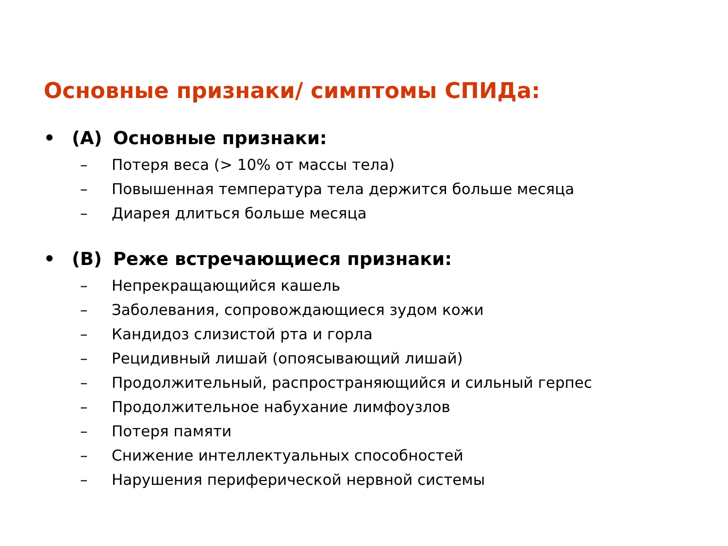Основные признаки/ симптомы СПИДа:
• (A) Основные признаки:
– Потеря веса (> 10% от массы тела)
– Повышенная температура тела держится больше месяца
– Диарея длиться больше месяца
• (B) Реже встречающиеся признаки:
– Непрекращающийся кашель
– Заболевания, сопровождающиеся зудом кожи
– Кандидоз слизистой рта и горла
– Рецидивный лишай (опоясывающий лишай)
– Продолжительный, распространяющийся и сильный герпес
– Продолжительное набухание лимфоузлов
– Потеря памяти
– Снижение интеллектуальных способностей
– Нарушения периферической нервной системы